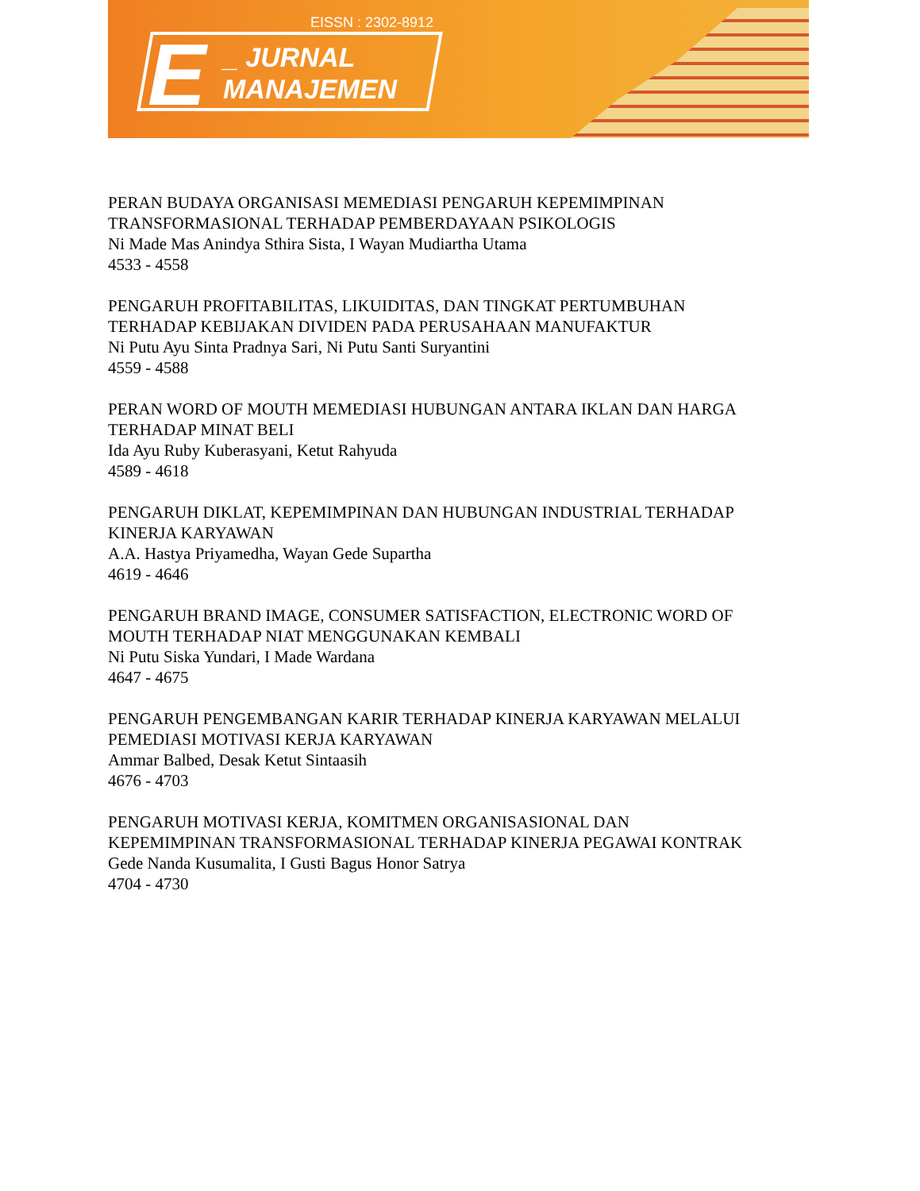EISSN : 2302-8912
E
_ JURNAL
MANAJEMEN
PERAN BUDAYA ORGANISASI MEMEDIASI PENGARUH KEPEMIMPINAN
TRANSFORMASIONAL TERHADAP PEMBERDAYAAN PSIKOLOGIS
Ni Made Mas Anindya Sthira Sista, I Wayan Mudiartha Utama
4533 - 4558
PENGARUH PROFITABILITAS, LIKUIDITAS, DAN TINGKAT PERTUMBUHAN
TERHADAP KEBIJAKAN DIVIDEN PADA PERUSAHAAN MANUFAKTUR
Ni Putu Ayu Sinta Pradnya Sari, Ni Putu Santi Suryantini
4559 - 4588
PERAN WORD OF MOUTH MEMEDIASI HUBUNGAN ANTARA IKLAN DAN HARGA
TERHADAP MINAT BELI
Ida Ayu Ruby Kuberasyani, Ketut Rahyuda
4589 - 4618
PENGARUH DIKLAT, KEPEMIMPINAN DAN HUBUNGAN INDUSTRIAL TERHADAP
KINERJA KARYAWAN
A.A. Hastya Priyamedha, Wayan Gede Supartha
4619 - 4646
PENGARUH BRAND IMAGE, CONSUMER SATISFACTION, ELECTRONIC WORD OF
MOUTH TERHADAP NIAT MENGGUNAKAN KEMBALI
Ni Putu Siska Yundari, I Made Wardana
4647 - 4675
PENGARUH PENGEMBANGAN KARIR TERHADAP KINERJA KARYAWAN MELALUI
PEMEDIASI MOTIVASI KERJA KARYAWAN
Ammar Balbed, Desak Ketut Sintaasih
4676 - 4703
PENGARUH MOTIVASI KERJA, KOMITMEN ORGANISASIONAL DAN
KEPEMIMPINAN TRANSFORMASIONAL TERHADAP KINERJA PEGAWAI KONTRAK
Gede Nanda Kusumalita, I Gusti Bagus Honor Satrya
4704 - 4730